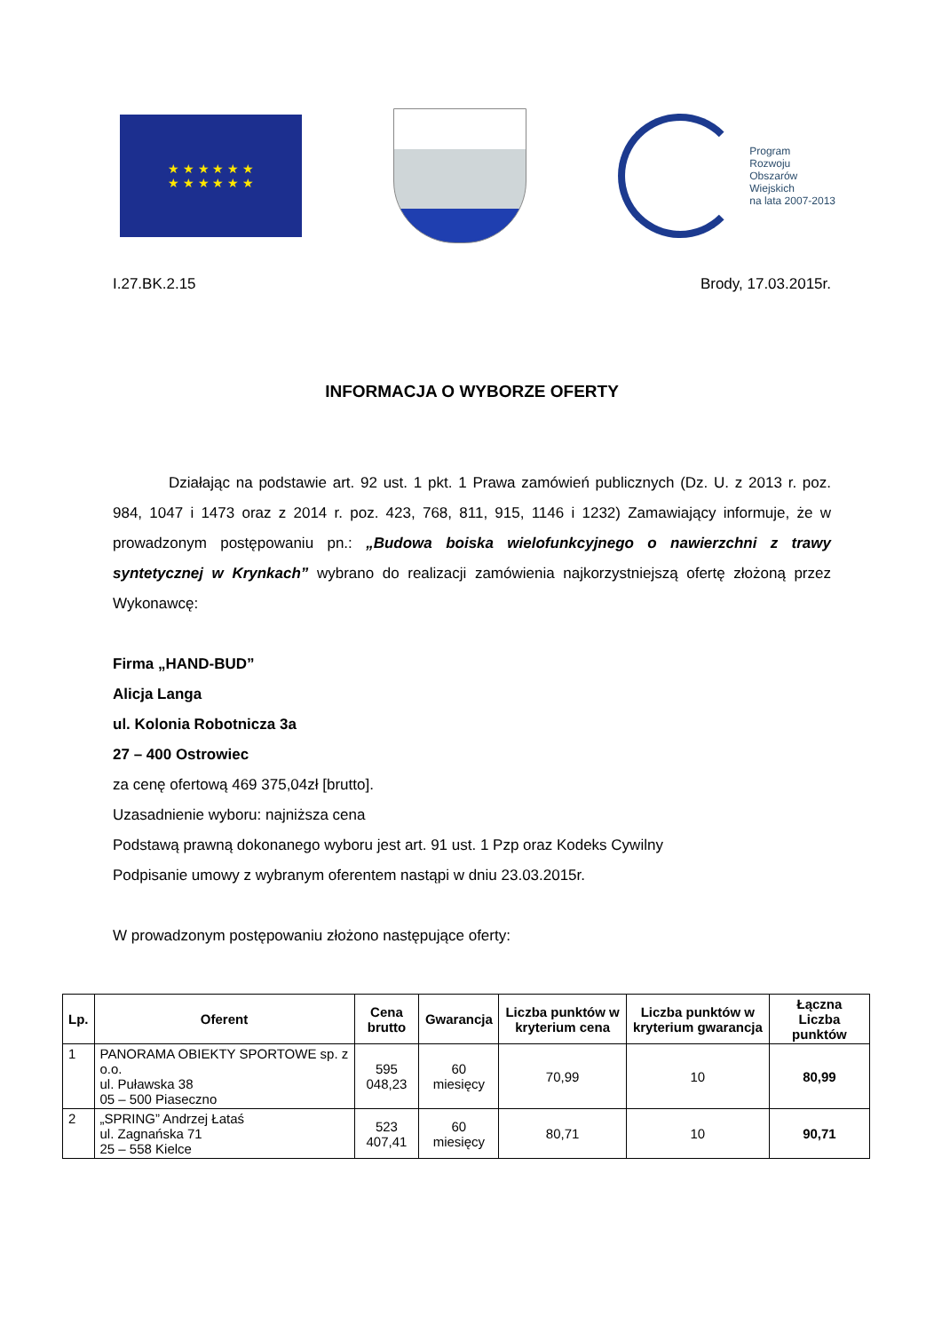★ ★ ★ ★ ★ ★
★ ★ ★ ★ ★ ★
Program
Rozwoju
Obszarów
Wiejskich
na lata 2007-2013
I.27.BK.2.15 Brody, 17.03.2015r.
INFORMACJA O WYBORZE OFERTY
Działając na podstawie art. 92 ust. 1 pkt. 1 Prawa zamówień publicznych (Dz. U. z 2013 r. poz. 984, 1047 i 1473 oraz z 2014 r. poz. 423, 768, 811, 915, 1146 i 1232) Zamawiający informuje, że w prowadzonym postępowaniu pn.: „Budowa boiska wielofunkcyjnego o nawierzchni z trawy syntetycznej w Krynkach” wybrano do realizacji zamówienia najkorzystniejszą ofertę złożoną przez Wykonawcę:
Firma „HAND-BUD”
Alicja Langa
ul. Kolonia Robotnicza 3a
27 – 400 Ostrowiec
za cenę ofertową 469 375,04zł [brutto].
Uzasadnienie wyboru: najniższa cena
Podstawą prawną dokonanego wyboru jest art. 91 ust. 1 Pzp oraz Kodeks Cywilny
Podpisanie umowy z wybranym oferentem nastąpi w dniu 23.03.2015r.
W prowadzonym postępowaniu złożono następujące oferty:
| Lp. | Oferent | Cena brutto | Gwarancja | Liczba punktów w kryterium cena | Liczba punktów w kryterium gwarancja | Łączna Liczba punktów |
| --- | --- | --- | --- | --- | --- | --- |
| 1 | PANORAMA OBIEKTY SPORTOWE sp. z o.o. ul. Puławska 38 05 – 500 Piaseczno | 595 048,23 | 60 miesięcy | 70,99 | 10 | 80,99 |
| 2 | „SPRING” Andrzej Łataś ul. Zagnańska 71 25 – 558 Kielce | 523 407,41 | 60 miesięcy | 80,71 | 10 | 90,71 |